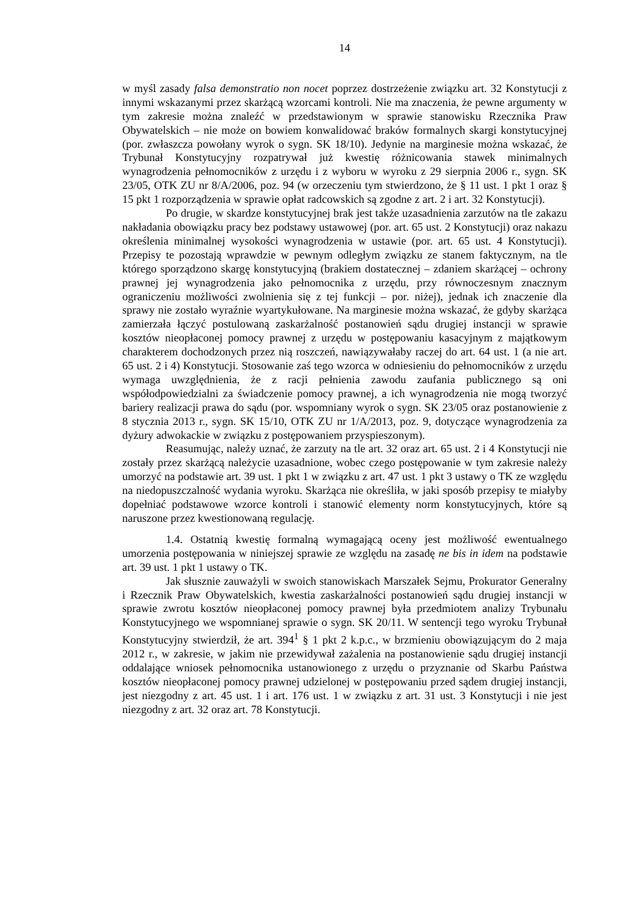14
w myśl zasady falsa demonstratio non nocet poprzez dostrzeżenie związku art. 32 Konstytucji z innymi wskazanymi przez skarżącą wzorcami kontroli. Nie ma znaczenia, że pewne argumenty w tym zakresie można znaleźć w przedstawionym w sprawie stanowisku Rzecznika Praw Obywatelskich – nie może on bowiem konwalidować braków formalnych skargi konstytucyjnej (por. zwłaszcza powołany wyrok o sygn. SK 18/10). Jedynie na marginesie można wskazać, że Trybunał Konstytucyjny rozpatrywał już kwestię różnicowania stawek minimalnych wynagrodzenia pełnomocników z urzędu i z wyboru w wyroku z 29 sierpnia 2006 r., sygn. SK 23/05, OTK ZU nr 8/A/2006, poz. 94 (w orzeczeniu tym stwierdzono, że § 11 ust. 1 pkt 1 oraz § 15 pkt 1 rozporządzenia w sprawie opłat radcowskich są zgodne z art. 2 i art. 32 Konstytucji).
Po drugie, w skardze konstytucyjnej brak jest także uzasadnienia zarzutów na tle zakazu nakładania obowiązku pracy bez podstawy ustawowej (por. art. 65 ust. 2 Konstytucji) oraz nakazu określenia minimalnej wysokości wynagrodzenia w ustawie (por. art. 65 ust. 4 Konstytucji). Przepisy te pozostają wprawdzie w pewnym odległym związku ze stanem faktycznym, na tle którego sporządzono skargę konstytucyjną (brakiem dostatecznej – zdaniem skarżącej – ochrony prawnej jej wynagrodzenia jako pełnomocnika z urzędu, przy równoczesnym znacznym ograniczeniu możliwości zwolnienia się z tej funkcji – por. niżej), jednak ich znaczenie dla sprawy nie zostało wyraźnie wyartykułowane. Na marginesie można wskazać, że gdyby skarżąca zamierzała łączyć postulowaną zaskarżalność postanowień sądu drugiej instancji w sprawie kosztów nieopłaconej pomocy prawnej z urzędu w postępowaniu kasacyjnym z majątkowym charakterem dochodzonych przez nią roszczeń, nawiązywałaby raczej do art. 64 ust. 1 (a nie art. 65 ust. 2 i 4) Konstytucji. Stosowanie zaś tego wzorca w odniesieniu do pełnomocników z urzędu wymaga uwzględnienia, że z racji pełnienia zawodu zaufania publicznego są oni współodpowiedzialni za świadczenie pomocy prawnej, a ich wynagrodzenia nie mogą tworzyć bariery realizacji prawa do sądu (por. wspomniany wyrok o sygn. SK 23/05 oraz postanowienie z 8 stycznia 2013 r., sygn. SK 15/10, OTK ZU nr 1/A/2013, poz. 9, dotyczące wynagrodzenia za dyżury adwokackie w związku z postępowaniem przyspieszonym).
Reasumując, należy uznać, że zarzuty na tle art. 32 oraz art. 65 ust. 2 i 4 Konstytucji nie zostały przez skarżącą należycie uzasadnione, wobec czego postępowanie w tym zakresie należy umorzyć na podstawie art. 39 ust. 1 pkt 1 w związku z art. 47 ust. 1 pkt 3 ustawy o TK ze względu na niedopuszczalność wydania wyroku. Skarżąca nie określiła, w jaki sposób przepisy te miałyby dopełniać podstawowe wzorce kontroli i stanowić elementy norm konstytucyjnych, które są naruszone przez kwestionowaną regulację.
1.4. Ostatnią kwestię formalną wymagającą oceny jest możliwość ewentualnego umorzenia postępowania w niniejszej sprawie ze względu na zasadę ne bis in idem na podstawie art. 39 ust. 1 pkt 1 ustawy o TK.
Jak słusznie zauważyli w swoich stanowiskach Marszałek Sejmu, Prokurator Generalny i Rzecznik Praw Obywatelskich, kwestia zaskarżalności postanowień sądu drugiej instancji w sprawie zwrotu kosztów nieopłaconej pomocy prawnej była przedmiotem analizy Trybunału Konstytucyjnego we wspomnianej sprawie o sygn. SK 20/11. W sentencji tego wyroku Trybunał Konstytucyjny stwierdził, że art. 394<sup>1</sup> § 1 pkt 2 k.p.c., w brzmieniu obowiązującym do 2 maja 2012 r., w zakresie, w jakim nie przewidywał zażalenia na postanowienie sądu drugiej instancji oddalające wniosek pełnomocnika ustanowionego z urzędu o przyznanie od Skarbu Państwa kosztów nieopłaconej pomocy prawnej udzielonej w postępowaniu przed sądem drugiej instancji, jest niezgodny z art. 45 ust. 1 i art. 176 ust. 1 w związku z art. 31 ust. 3 Konstytucji i nie jest niezgodny z art. 32 oraz art. 78 Konstytucji.